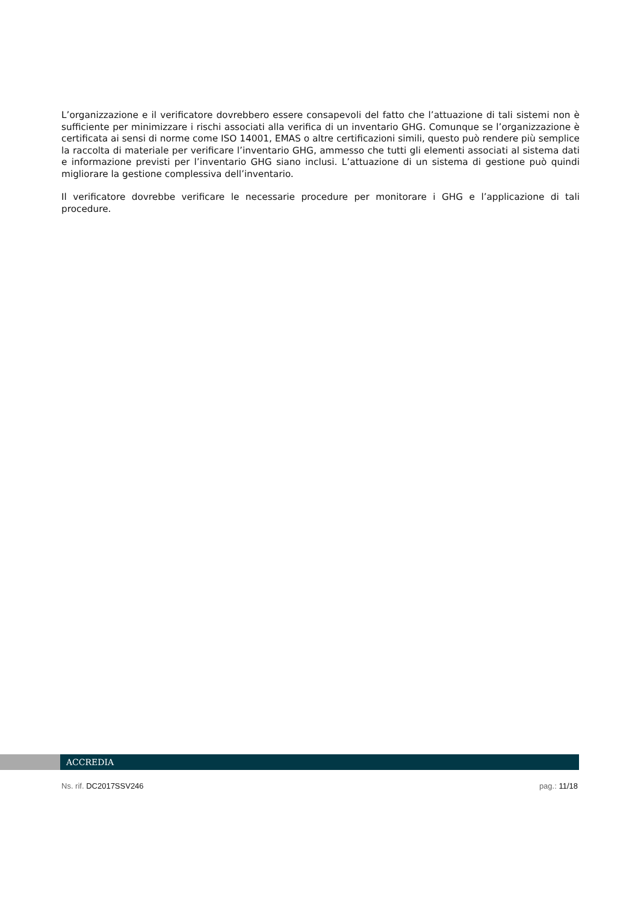L’organizzazione e il verificatore dovrebbero essere consapevoli del fatto che l’attuazione di tali sistemi non è sufficiente per minimizzare i rischi associati alla verifica di un inventario GHG. Comunque se l’organizzazione è certificata ai sensi di norme come ISO 14001, EMAS o altre certificazioni simili, questo può rendere più semplice la raccolta di materiale per verificare l’inventario GHG, ammesso che tutti gli elementi associati al sistema dati e informazione previsti per l’inventario GHG siano inclusi. L’attuazione di un sistema di gestione può quindi migliorare la gestione complessiva dell’inventario.
Il verificatore dovrebbe verificare le necessarie procedure per monitorare i GHG e l’applicazione di tali procedure.
ACCREDIA
Ns. rif. DC2017SSV246 pag.: 11/18